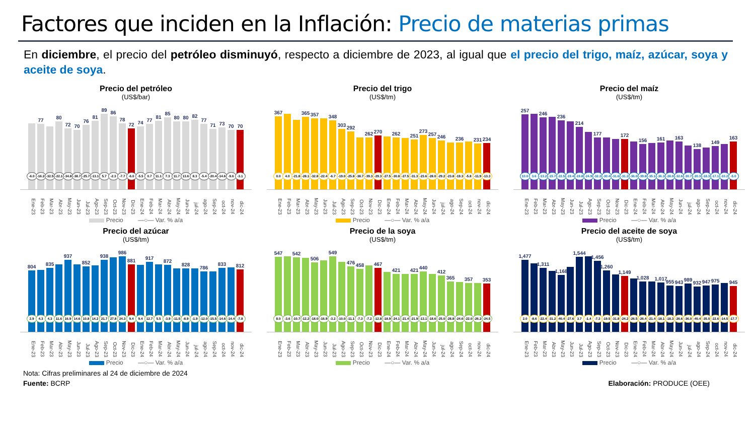Factores que inciden en la Inflación: Precio de materias primas
En diciembre, el precio del petróleo disminuyó, respecto a diciembre de 2023, al igual que el precio del trigo, maíz, azúcar, soya y aceite de soya.
Precio del petróleo
(US$/bar)
-6.0
77
-16.2
-32.5
80
-22.1
72
-34.8
70
-38.7
76
-25.7
81
-13.1
89
5.7
86
-2.3
78
-7.7
72
-6.0
74
-5.5
77
0.7
81
11.1
85
7.3
80
11.7
80
13.6
82
8.3
77
-5.4
71
-20.4
73
-14.6
70
-9.6
70
-3.1
Ene-23 Feb-23 Mar-23 Abr-23 May-23 Jun-23 Jul-23 Ago-23 Sep-23 Oct-23 Nov-23 Dic-23 Ene-24 Feb-24 Mar-24 Abr-24 May-24 Jun-24 jul-24 ago-24 Sep-24 oct-24 nov-24 dic-24
Precio —○— Var. % a/a
Precio del trigo
(US$/tm)
367
0.0
4.0
-21.8
365
-28.1
357
-32.8
-22.4
348
-6.7
303
-19.0
292
-25.8
-38.7
262
-39.3
270
-29.3
-27.5
262
-30.8
-27.5
251
-31.3
273
-23.6
257
-28.0
246
-29.2
-23.8
236
-19.3
-5.8
231
-11.9
234
-13.3
Ene-23 Feb-23 Mar-23 Abr-23 May-23 Jun-23 Jul-23 Ago-23 Sep-23 Oct-23 Nov-23 Dic-23 Ene-24 Feb-24 Mar-24 Abr-24 May-24 Jun-24 jul-24 ago-24 Sep-24 oct-24 nov-24 dic-24
Precio —○— Var. % a/a
Precio del maíz
(US$/tm)
257
10.0
3.6
246
-13.2
-15.7
236
-22.5
-19.4
214
-19.8
-24.9
177
-32.2
-30.4
-31.6
172
-31.2
-36.0
156
-39.8
-35.1
161
-36.3
-28.0
163
-32.6
-30.7
138
-30.3
-18.3
149
-17.1
-10.2
163
-5.0
Ene-23 Feb-23 Mar-23 Abr-23 May-23 Jun-23 Jul-23 Ago-23 Sep-23 Oct-23 Nov-23 Dic-23 Ene-24 Feb-24 Mar-24 Abr-24 May-24 Jun-24 jul-24 ago-24 Sep-24 oct-24 nov-24 dic-24
Precio —○— Var. % a/a
Precio del azúcar
(US$/tm)
804
2.9
4.3
835
4.3
11.6
937
16.9
14.6
852
10.8
14.2
938
21.7
27.8
986
24.3
881
9.4
9.4
917
12.7
5.5
872
-3.9
-11.5
828
-8.9
-1.9
786
-12.0
-15.5
833
-14.6
-14.4
812
-7.8
Ene-23 Feb-23 Mar-23 Abr-23 May-23 Jun-23 Jul-23 Ago-23 Sep-23 Oct-23 Nov-23 Dic-23 Ene-24 Feb-24 Mar-24 Abr-24 May-24 Jun-24 jul-24 ago-24 Sep-24 oct-24 nov-24 dic-24
Precio —○— Var. % a/a
Precio de la soya
(US$/tm)
547
8.0
-3.6
542
-10.7
-12.2
506
-18.0
-16.9
549
-3.2
-10.0
476
-11.1
458
-7.3
-7.2
467
-12.8
-18.9
421
-24.1
-21.4
421
-21.9
440
-13.1
-18.6
412
-25.0
365
-28.8
-24.6
357
-22.0
-26.2
353
-24.5
Ene-23 Feb-23 Mar-23 Abr-23 May-23 Jun-23 Jul-23 Ago-23 Sep-23 Oct-23 Nov-23 Dic-23 Ene-24 Feb-24 Mar-24 Abr-24 May-24 Jun-24 jul-24 ago-24 Sep-24 oct-24 nov-24 dic-24
Precio —○— Var. % a/a
Precio del aceite de soya
(US$/tm)
1,477
2.0
-8.6
1,311
-22.4
-31.2
1,168
-40.4
-27.6
1,544
3.7
-1.4
1,456
-7.3
1,260
-19.5
-31.8
1,149
-24.2
-26.5
1,028
-26.4
-21.4
1,017
-18.1
955
-18.3
943
-26.6
989
-36.0
932
-40.4
947
-35.0
975
-22.6
-14.5
945
-17.7
Ene-23 Feb-23 Mar-23 Abr-23 May-23 Jun-23 Jul-23 Ago-23 Sep-23 Oct-23 Nov-23 Dic-23 Ene-24 Feb-24 Mar-24 Abr-24 May-24 Jun-24 jul-24 ago-24 Sep-24 oct-24 nov-24 dic-24
Precio —○— Var. % a/a
Nota: Cifras preliminares al 24 de diciembre de 2024
Fuente: BCRP
Elaboración: PRODUCE (OEE)